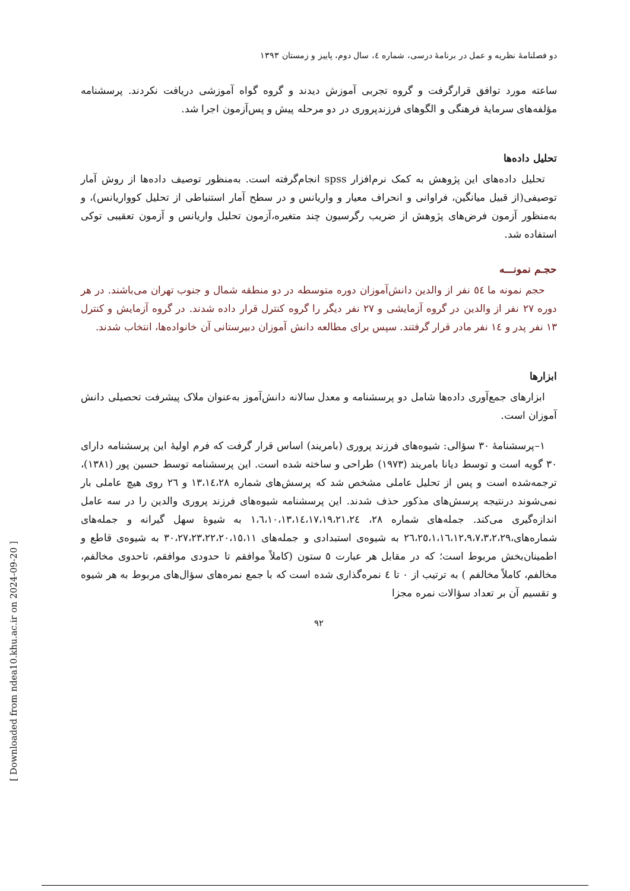دو فصلنامۀ نظریه و عمل در برنامۀ درسی، شماره ٤، سال دوم، پاییز و زمستان ١٣٩٣
ساعته مورد توافق قرارگرفت و گروه تجربی آموزش دیدند و گروه گواه آموزشی دریافت نکردند. پرسشنامه مؤلفه‌های سرمایۀ فرهنگی و الگوهای فرزندپروری در دو مرحله پیش و پس‌آزمون اجرا شد.
تحلیل داده‌ها
تحلیل داده‌های این پژوهش به کمک نرم‌افزار spss انجام‌گرفته است. به‌منظور توصیف داده‌ها از روش آمار توصیفی(از قبیل میانگین، فراوانی و انحراف معیار و واریانس و در سطح آمار استنباطی از تحلیل کوواریانس)، و به‌منظور آزمون فرض‌های پژوهش از ضریب رگرسیون چند متغیره،آزمون تحلیل واریانس و آزمون تعقیبی توکی استفاده شد.
حجـم نمونـــه
حجم نمونه ما ٥٤ نفر از والدین دانش‌آموزان دوره متوسطه در دو منطقه شمال و جنوب تهران می‌باشند. در هر دوره ٢٧ نفر از والدین در گروه آزمایشی و ٢٧ نفر دیگر را گروه کنترل قرار داده شدند. در گروه آزمایش و کنترل ١٣ نفر پدر و ١٤ نفر مادر قرار گرفتند. سپس برای مطالعه دانش آموزان دبیرستانی آن خانواده‌ها، انتخاب شدند.
ابزارها
ابزارهای جمع‌آوری داده‌ها شامل دو پرسشنامه و معدل سالانه دانش‌آموز به‌عنوان ملاک پیشرفت تحصیلی دانش آموزان است.
١–پرسشنامۀ ٣٠ سؤالی: شیوه‌های فرزند پروری (بامریند) اساس قرار گرفت که فرم اولیۀ این پرسشنامه دارای ٣٠ گویه است و توسط دیانا بامریند (١٩٧٣) طراحی و ساخته شده است. این پرسشنامه توسط حسین پور (١٣٨١)، ترجمه‌شده است و پس از تحلیل عاملی مشخص شد که پرسش‌های شماره ١٣،١٤،٢٨ و ٢٦ روی هیچ عاملی بار نمی‌شوند درنتیجه پرسش‌های مذکور حذف شدند. این پرسشنامه شیوه‌های فرزند پروری والدین را در سه عامل اندازه‌گیری می‌کند. جمله‌های شماره ٢٨، ١،٦،١٠،١٣،١٤،١٧،١٩،٢١،٢٤ به شیوۀ سهل گیرانه و جمله‌های شماره‌های،٢٦،٢٥،١،١٦،١٢،٩،٧،٣،٢،٢٩ به شیوه‌ی استبدادی و جمله‌های ٣٠،٢٧،٢٣،٢٢،٢٠،١٥،١١ به شیوه‌ی قاطع و اطمینان‌بخش مربوط است؛ که در مقابل هر عبارت ٥ ستون (کاملاً موافقم تا حدودی موافقم، تاحدوی مخالفم، مخالفم، کاملاً مخالفم ) به ترتیب از ٠ تا ٤ نمره‌گذاری شده است که با جمع نمره‌های سؤال‌های مربوط به هر شیوه و تقسیم آن بر تعداد سؤالات نمره مجزا
٩٢
[ Downloaded from ndea10.khu.ac.ir on 2024-09-20 ]